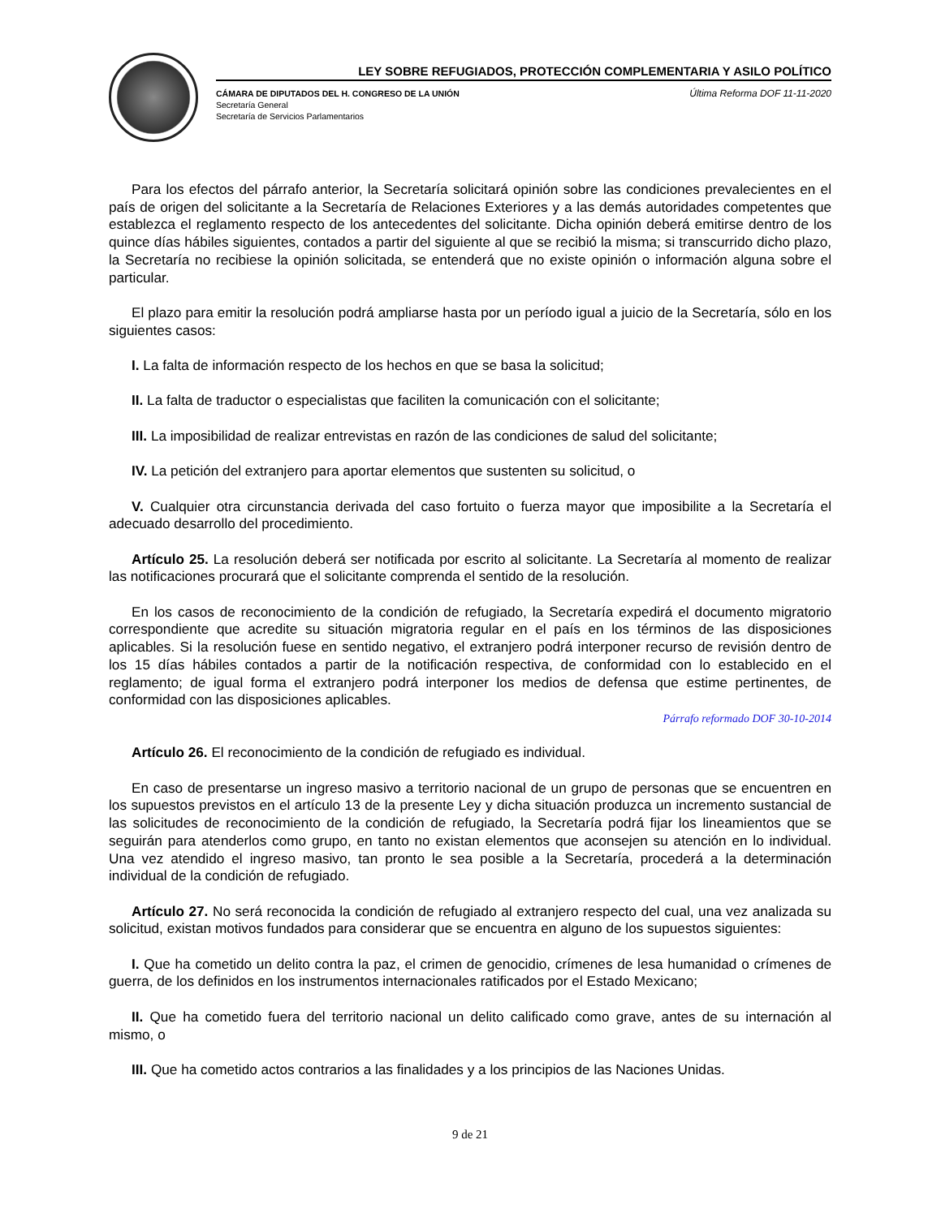LEY SOBRE REFUGIADOS, PROTECCIÓN COMPLEMENTARIA Y ASILO POLÍTICO
CÁMARA DE DIPUTADOS DEL H. CONGRESO DE LA UNIÓN
Secretaría General
Secretaría de Servicios Parlamentarios
Última Reforma DOF 11-11-2020
Para los efectos del párrafo anterior, la Secretaría solicitará opinión sobre las condiciones prevalecientes en el país de origen del solicitante a la Secretaría de Relaciones Exteriores y a las demás autoridades competentes que establezca el reglamento respecto de los antecedentes del solicitante. Dicha opinión deberá emitirse dentro de los quince días hábiles siguientes, contados a partir del siguiente al que se recibió la misma; si transcurrido dicho plazo, la Secretaría no recibiese la opinión solicitada, se entenderá que no existe opinión o información alguna sobre el particular.
El plazo para emitir la resolución podrá ampliarse hasta por un período igual a juicio de la Secretaría, sólo en los siguientes casos:
I. La falta de información respecto de los hechos en que se basa la solicitud;
II. La falta de traductor o especialistas que faciliten la comunicación con el solicitante;
III. La imposibilidad de realizar entrevistas en razón de las condiciones de salud del solicitante;
IV. La petición del extranjero para aportar elementos que sustenten su solicitud, o
V. Cualquier otra circunstancia derivada del caso fortuito o fuerza mayor que imposibilite a la Secretaría el adecuado desarrollo del procedimiento.
Artículo 25. La resolución deberá ser notificada por escrito al solicitante. La Secretaría al momento de realizar las notificaciones procurará que el solicitante comprenda el sentido de la resolución.
En los casos de reconocimiento de la condición de refugiado, la Secretaría expedirá el documento migratorio correspondiente que acredite su situación migratoria regular en el país en los términos de las disposiciones aplicables. Si la resolución fuese en sentido negativo, el extranjero podrá interponer recurso de revisión dentro de los 15 días hábiles contados a partir de la notificación respectiva, de conformidad con lo establecido en el reglamento; de igual forma el extranjero podrá interponer los medios de defensa que estime pertinentes, de conformidad con las disposiciones aplicables.
Párrafo reformado DOF 30-10-2014
Artículo 26. El reconocimiento de la condición de refugiado es individual.
En caso de presentarse un ingreso masivo a territorio nacional de un grupo de personas que se encuentren en los supuestos previstos en el artículo 13 de la presente Ley y dicha situación produzca un incremento sustancial de las solicitudes de reconocimiento de la condición de refugiado, la Secretaría podrá fijar los lineamientos que se seguirán para atenderlos como grupo, en tanto no existan elementos que aconsejen su atención en lo individual. Una vez atendido el ingreso masivo, tan pronto le sea posible a la Secretaría, procederá a la determinación individual de la condición de refugiado.
Artículo 27. No será reconocida la condición de refugiado al extranjero respecto del cual, una vez analizada su solicitud, existan motivos fundados para considerar que se encuentra en alguno de los supuestos siguientes:
I. Que ha cometido un delito contra la paz, el crimen de genocidio, crímenes de lesa humanidad o crímenes de guerra, de los definidos en los instrumentos internacionales ratificados por el Estado Mexicano;
II. Que ha cometido fuera del territorio nacional un delito calificado como grave, antes de su internación al mismo, o
III. Que ha cometido actos contrarios a las finalidades y a los principios de las Naciones Unidas.
9 de 21